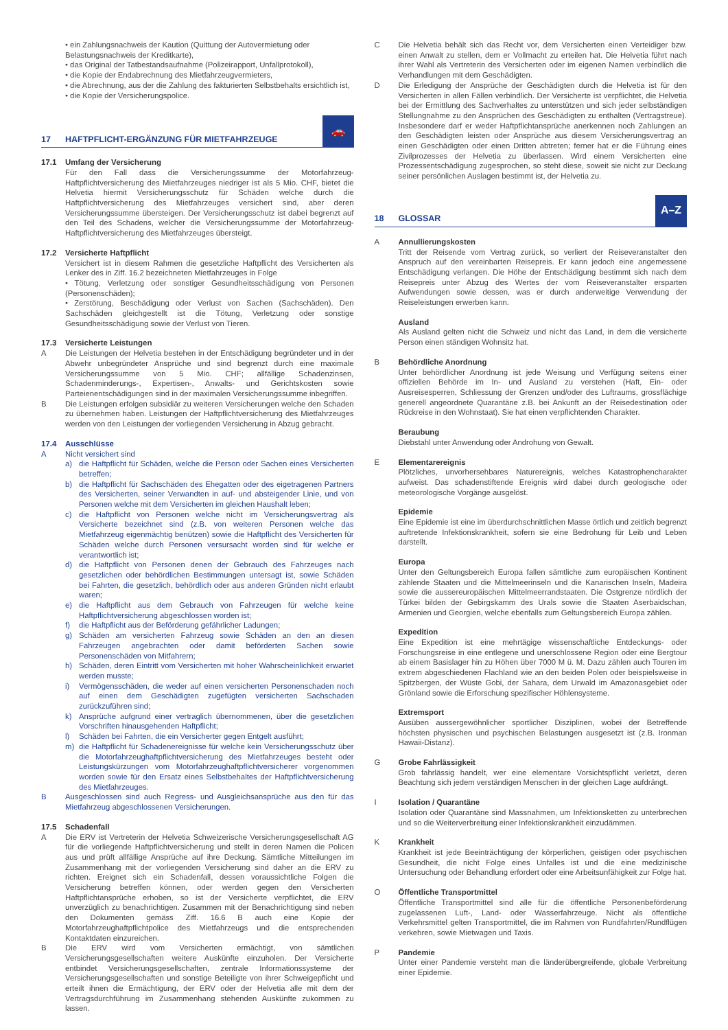• ein Zahlungsnachweis der Kaution (Quittung der Autovermietung oder Belastungsnachweis der Kreditkarte),
• das Original der Tatbestandsaufnahme (Polizeirapport, Unfallprotokoll),
• die Kopie der Endabrechnung des Mietfahrzeugvermieters,
• die Abrechnung, aus der die Zahlung des fakturierten Selbstbehalts ersichtlich ist,
• die Kopie der Versicherungspolice.
17 HAFTPFLICHT-ERGÄNZUNG FÜR MIETFAHRZEUGE
🚗
17.1 Umfang der Versicherung
Für den Fall dass die Versicherungssumme der Motorfahrzeug-Haftpflichtversicherung des Mietfahrzeuges niedriger ist als 5 Mio. CHF, bietet die Helvetia hiermit Versicherungsschutz für Schäden welche durch die Haftpflichtversicherung des Mietfahrzeuges versichert sind, aber deren Versicherungssumme übersteigen. Der Versicherungsschutz ist dabei begrenzt auf den Teil des Schadens, welcher die Versicherungssumme der Motorfahrzeug-Haftpflichtversicherung des Mietfahrzeuges übersteigt.
17.2 Versicherte Haftpflicht
Versichert ist in diesem Rahmen die gesetzliche Haftpflicht des Versicherten als Lenker des in Ziff. 16.2 bezeichneten Mietfahrzeuges in Folge
• Tötung, Verletzung oder sonstiger Gesundheitsschädigung von Personen (Personenschäden);
• Zerstörung, Beschädigung oder Verlust von Sachen (Sachschäden). Den Sachschäden gleichgestellt ist die Tötung, Verletzung oder sonstige Gesundheitsschädigung sowie der Verlust von Tieren.
17.3 Versicherte Leistungen
A Die Leistungen der Helvetia bestehen in der Entschädigung begründeter und in der Abwehr unbegründeter Ansprüche und sind begrenzt durch eine maximale Versicherungssumme von 5 Mio. CHF; allfällige Schadenzinsen, Schadenminderungs-, Expertisen-, Anwalts- und Gerichtskosten sowie Parteienentschädigungen sind in der maximalen Versicherungssumme inbegriffen.
B Die Leistungen erfolgen subsidiär zu weiteren Versicherungen welche den Schaden zu übernehmen haben. Leistungen der Haftpflichtversicherung des Mietfahrzeuges werden von den Leistungen der vorliegenden Versicherung in Abzug gebracht.
17.4 Ausschlüsse
A Nicht versichert sind
a) die Haftpflicht für Schäden, welche die Person oder Sachen eines Versicherten betreffen;
b) die Haftpflicht für Sachschäden des Ehegatten oder des eigetragenen Partners des Versicherten, seiner Verwandten in auf- und absteigender Linie, und von Personen welche mit dem Versicherten im gleichen Haushalt leben;
c) die Haftpflicht von Personen welche nicht im Versicherungsvertrag als Versicherte bezeichnet sind (z.B. von weiteren Personen welche das Mietfahrzeug eigenmächtig benützen) sowie die Haftpflicht des Versicherten für Schäden welche durch Personen versursacht worden sind für welche er verantwortlich ist;
d) die Haftpflicht von Personen denen der Gebrauch des Fahrzeuges nach gesetzlichen oder behördlichen Bestimmungen untersagt ist, sowie Schäden bei Fahrten, die gesetzlich, behördlich oder aus anderen Gründen nicht erlaubt waren;
e) die Haftpflicht aus dem Gebrauch von Fahrzeugen für welche keine Haftpflichtversicherung abgeschlossen worden ist;
f) die Haftpflicht aus der Beförderung gefährlicher Ladungen;
g) Schäden am versicherten Fahrzeug sowie Schäden an den an diesen Fahrzeugen angebrachten oder damit beförderten Sachen sowie Personenschäden von Mitfahrern;
h) Schäden, deren Eintritt vom Versicherten mit hoher Wahrscheinlichkeit erwartet werden musste;
i) Vermögensschäden, die weder auf einen versicherten Personenschaden noch auf einen dem Geschädigten zugefügten versicherten Sachschaden zurückzuführen sind;
k) Ansprüche aufgrund einer vertraglich übernommenen, über die gesetzlichen Vorschriften hinausgehenden Haftpflicht;
l) Schäden bei Fahrten, die ein Versicherter gegen Entgelt ausführt;
m) die Haftpflicht für Schadenereignisse für welche kein Versicherungsschutz über die Motorfahrzeughaftpflichtversicherung des Mietfahrzeuges besteht oder Leistungskürzungen vom Motorfahrzeughaftpflichtversicherer vorgenommen worden sowie für den Ersatz eines Selbstbehaltes der Haftpflichtversicherung des Mietfahrzeuges.
B Ausgeschlossen sind auch Regress- und Ausgleichsansprüche aus den für das Mietfahrzeug abgeschlossenen Versicherungen.
17.5 Schadenfall
A Die ERV ist Vertreterin der Helvetia Schweizerische Versicherungsgesellschaft AG für die vorliegende Haftpflichtversicherung und stellt in deren Namen die Policen aus und prüft allfällige Ansprüche auf ihre Deckung. Sämtliche Mitteilungen im Zusammenhang mit der vorliegenden Versicherung sind daher an die ERV zu richten. Ereignet sich ein Schadenfall, dessen voraussichtliche Folgen die Versicherung betreffen können, oder werden gegen den Versicherten Haftpflichtansprüche erhoben, so ist der Versicherte verpflichtet, die ERV unverzüglich zu benachrichtigen. Zusammen mit der Benachrichtigung sind neben den Dokumenten gemäss Ziff. 16.6 B auch eine Kopie der Motorfahrzeughaftpflichtpolice des Mietfahrzeugs und die entsprechenden Kontaktdaten einzureichen.
B Die ERV wird vom Versicherten ermächtigt, von sämtlichen Versicherungsgesellschaften weitere Auskünfte einzuholen. Der Versicherte entbindet Versicherungsgesellschaften, zentrale Informationssysteme der Versicherungsgesellschaften und sonstige Beteiligte von ihrer Schweigepflicht und erteilt ihnen die Ermächtigung, der ERV oder der Helvetia alle mit dem der Vertragsdurchführung im Zusammenhang stehenden Auskünfte zukommen zu lassen.
C Die Helvetia behält sich das Recht vor, dem Versicherten einen Verteidiger bzw. einen Anwalt zu stellen, dem er Vollmacht zu erteilen hat. Die Helvetia führt nach ihrer Wahl als Vertreterin des Versicherten oder im eigenen Namen verbindlich die Verhandlungen mit dem Geschädigten.
D Die Erledigung der Ansprüche der Geschädigten durch die Helvetia ist für den Versicherten in allen Fällen verbindlich. Der Versicherte ist verpflichtet, die Helvetia bei der Ermittlung des Sachverhaltes zu unterstützen und sich jeder selbständigen Stellungnahme zu den Ansprüchen des Geschädigten zu enthalten (Vertragstreue). Insbesondere darf er weder Haftpflichtansprüche anerkennen noch Zahlungen an den Geschädigten leisten oder Ansprüche aus diesem Versicherungsvertrag an einen Geschädigten oder einen Dritten abtreten; ferner hat er die Führung eines Zivilprozesses der Helvetia zu überlassen. Wird einem Versicherten eine Prozessentschädigung zugesprochen, so steht diese, soweit sie nicht zur Deckung seiner persönlichen Auslagen bestimmt ist, der Helvetia zu.
18 GLOSSAR
A–Z
A Annullierungskosten
Tritt der Reisende vom Vertrag zurück, so verliert der Reiseveranstalter den Anspruch auf den vereinbarten Reisepreis. Er kann jedoch eine angemessene Entschädigung verlangen. Die Höhe der Entschädigung bestimmt sich nach dem Reisepreis unter Abzug des Wertes der vom Reiseveranstalter ersparten Aufwendungen sowie dessen, was er durch anderweitige Verwendung der Reiseleistungen erwerben kann.
Ausland
Als Ausland gelten nicht die Schweiz und nicht das Land, in dem die versicherte Person einen ständigen Wohnsitz hat.
B Behördliche Anordnung
Unter behördlicher Anordnung ist jede Weisung und Verfügung seitens einer offiziellen Behörde im In- und Ausland zu verstehen (Haft, Ein- oder Ausreisesperren, Schliessung der Grenzen und/oder des Luftraums, grossflächige generell angeordnete Quarantäne z.B. bei Ankunft an der Reisedestination oder Rückreise in den Wohnstaat). Sie hat einen verpflichtenden Charakter.
Beraubung
Diebstahl unter Anwendung oder Androhung von Gewalt.
E Elementarereignis
Plötzliches, unvorhersehbares Naturereignis, welches Katastrophencharakter aufweist. Das schadenstiftende Ereignis wird dabei durch geologische oder meteorologische Vorgänge ausgelöst.
Epidemie
Eine Epidemie ist eine im überdurchschnittlichen Masse örtlich und zeitlich begrenzt auftretende Infektionskrankheit, sofern sie eine Bedrohung für Leib und Leben darstellt.
Europa
Unter den Geltungsbereich Europa fallen sämtliche zum europäischen Kontinent zählende Staaten und die Mittelmeerinseln und die Kanarischen Inseln, Madeira sowie die aussereuropäischen Mittelmeerrandstaaten. Die Ostgrenze nördlich der Türkei bilden der Gebirgskamm des Urals sowie die Staaten Aserbaidschan, Armenien und Georgien, welche ebenfalls zum Geltungsbereich Europa zählen.
Expedition
Eine Expedition ist eine mehrtägige wissenschaftliche Entdeckungs- oder Forschungsreise in eine entlegene und unerschlossene Region oder eine Bergtour ab einem Basislager hin zu Höhen über 7000 M ü. M. Dazu zählen auch Touren im extrem abgeschiedenen Flachland wie an den beiden Polen oder beispielsweise in Spitzbergen, der Wüste Gobi, der Sahara, dem Urwald im Amazonasgebiet oder Grönland sowie die Erforschung spezifischer Höhlensysteme.
Extremsport
Ausüben aussergewöhnlicher sportlicher Disziplinen, wobei der Betreffende höchsten physischen und psychischen Belastungen ausgesetzt ist (z.B. Ironman Hawaii-Distanz).
G Grobe Fahrlässigkeit
Grob fahrlässig handelt, wer eine elementare Vorsichtspflicht verletzt, deren Beachtung sich jedem verständigen Menschen in der gleichen Lage aufdrängt.
I Isolation / Quarantäne
Isolation oder Quarantäne sind Massnahmen, um Infektionsketten zu unterbrechen und so die Weiterverbreitung einer Infektionskrankheit einzudämmen.
K Krankheit
Krankheit ist jede Beeinträchtigung der körperlichen, geistigen oder psychischen Gesundheit, die nicht Folge eines Unfalles ist und die eine medizinische Untersuchung oder Behandlung erfordert oder eine Arbeitsunfähigkeit zur Folge hat.
O Öffentliche Transportmittel
Öffentliche Transportmittel sind alle für die öffentliche Personenbeförderung zugelassenen Luft-, Land- oder Wasserfahrzeuge. Nicht als öffentliche Verkehrsmittel gelten Transportmittel, die im Rahmen von Rundfahrten/Rundflügen verkehren, sowie Mietwagen und Taxis.
P Pandemie
Unter einer Pandemie versteht man die länderübergreifende, globale Verbreitung einer Epidemie.